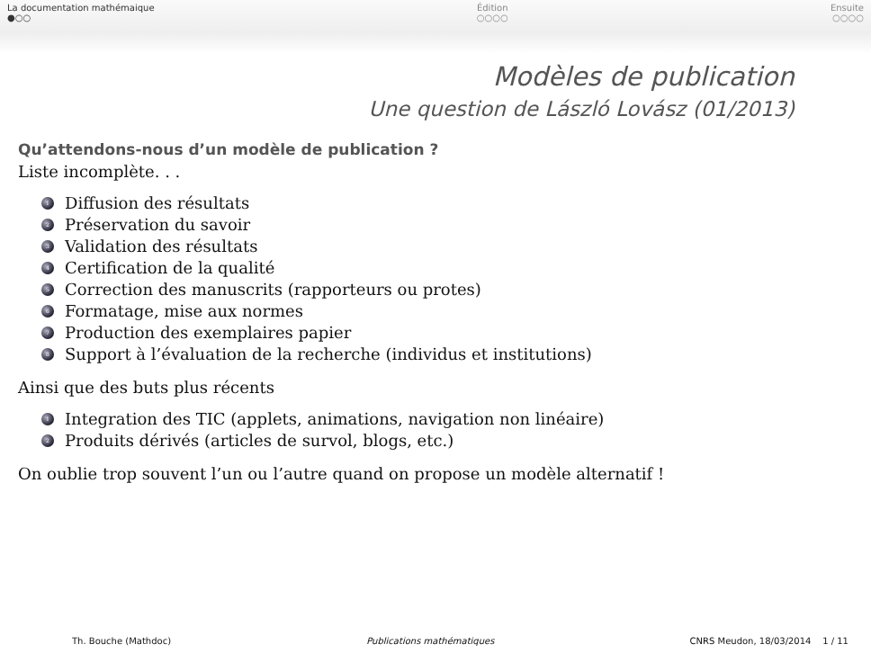La documentation mathémaique
●○○
Édition
○○○○
Ensuite
○○○○
Modèles de publication
Une question de László Lovász (01/2013)
Qu’attendons-nous d’un modèle de publication ?
Liste incomplète. . .
1 Diffusion des résultats
2 Préservation du savoir
3 Validation des résultats
4 Certification de la qualité
5 Correction des manuscrits (rapporteurs ou protes)
6 Formatage, mise aux normes
7 Production des exemplaires papier
8 Support à l’évaluation de la recherche (individus et institutions)
Ainsi que des buts plus récents
1 Integration des TIC (applets, animations, navigation non linéaire)
2 Produits dérivés (articles de survol, blogs, etc.)
On oublie trop souvent l’un ou l’autre quand on propose un modèle alternatif !
Th. Bouche (Mathdoc) Publications mathématiques CNRS Meudon, 18/03/2014 1 / 11